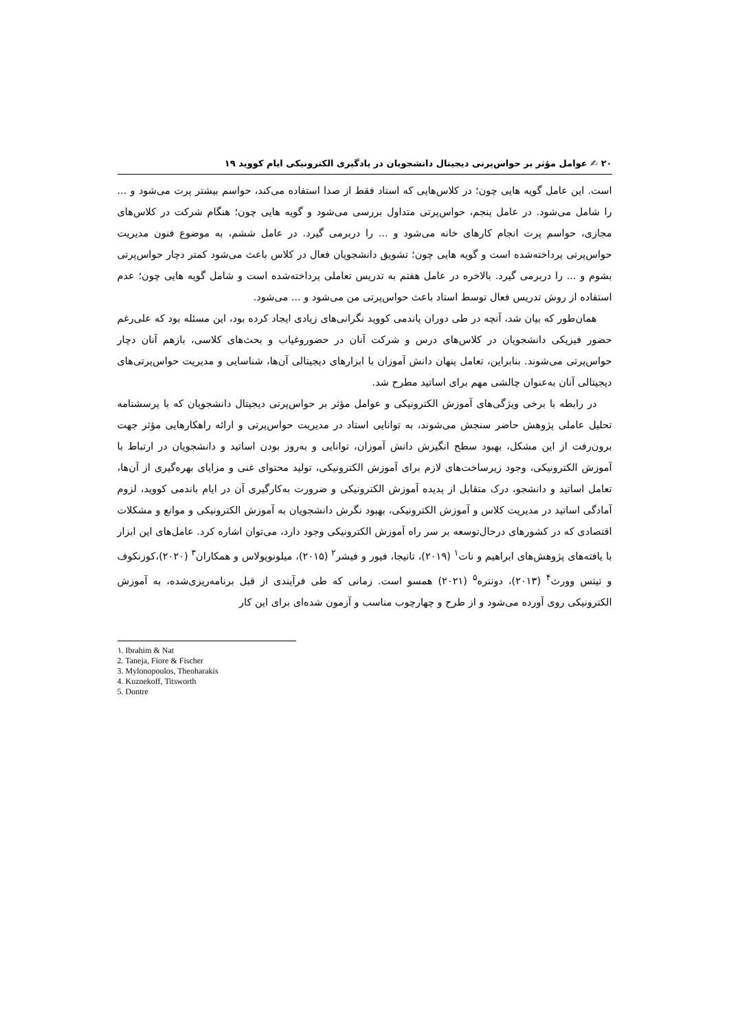۲۰ ✍ عوامل مؤثر بر حواس‌پرتی دیجیتال دانشجویان در یادگیری الکترونیکی ایام کووید ۱۹
است. این عامل گویه هایی چون؛ در کلاس‌هایی که استاد فقط از صدا استفاده می‌کند، حواسم بیشتر پرت می‌شود و ... را شامل می‌شود. در عامل پنجم، حواس‌پرتی متداول بررسی می‌شود و گویه هایی چون؛ هنگام شرکت در کلاس‌های مجازی، حواسم پرت انجام کارهای خانه می‌شود و ... را دربرمی گیرد. در عامل ششم، به موضوع فنون مدیریت حواس‌پرتی پرداخته‌شده است و گویه هایی چون؛ تشویق دانشجویان فعال در کلاس باعث می‌شود کمتر دچار حواس‌پرتی بشوم و ... را دربرمی گیرد. بالاخره در عامل هفتم به تدریس تعاملی پرداخته‌شده است و شامل گویه هایی چون؛ عدم استفاده از روش تدریس فعال توسط استاد باعث حواس‌پرتی من می‌شود و ... می‌شود.
همان‌طور که بیان شد، آنچه در طی دوران پاندمی کووید نگرانی‌های زیادی ایجاد کرده بود، این مسئله بود که علی‌رغم حضور فیزیکی دانشجویان در کلاس‌های درس و شرکت آنان در حضوروغیاب و بحث‌های کلاسی، بازهم آنان دچار حواس‌پرتی می‌شوند. بنابراین، تعامل پنهان دانش آموزان با ابزارهای دیجیتالی آن‌ها، شناسایی و مدیریت حواس‌پرتی‌های دیجیتالی آنان به‌عنوان چالشی مهم برای اساتید مطرح شد.
در رابطه با برخی ویژگی‌های آموزش الکترونیکی و عوامل مؤثر بر حواس‌پرتی دیجیتال دانشجویان که با پرسشنامه تحلیل عاملی پژوهش حاضر سنجش می‌شوند، به توانایی استاد در مدیریت حواس‌پرتی و ارائه راهکارهایی مؤثر جهت برون‌رفت از این مشکل، بهبود سطح انگیزش دانش آموزان، توانایی و به‌روز بودن اساتید و دانشجویان در ارتباط با آموزش الکترونیکی، وجود زیرساخت‌های لازم برای آموزش الکترونیکی، تولید محتوای غنی و مزایای بهره‌گیری از آن‌ها، تعامل اساتید و دانشجو، درک متقابل از پدیده آموزش الکترونیکی و ضرورت به‌کارگیری آن در ایام باندمی کووید، لزوم آمادگی اساتید در مدیریت کلاس و آموزش الکترونیکی، بهبود نگرش دانشجویان به آموزش الکترونیکی و موانع و مشکلات اقتصادی که در کشورهای درحال‌توسعه بر سر راه آموزش الکترونیکی وجود دارد، می‌توان اشاره کرد. عامل‌های این ابزار با یافته‌های پژوهش‌های ابراهیم و نات<sup>۱</sup> (۲۰۱۹)، تانیجا، فیور و فیشر<sup>۲</sup> (۲۰۱۵)، میلونوپولاس و همکاران<sup>۳</sup> (۲۰۲۰)،کوزنکوف و تیتس وورث<sup>۴</sup> (۲۰۱۳)، دونتره<sup>۵</sup> (۲۰۲۱) همسو است. زمانی که طی فرآیندی از قبل برنامه‌ریزی‌شده، به آموزش الکترونیکی روی آورده می‌شود و از طرح و چهارچوب مناسب و آزمون شده‌ای برای این کار
۱. Ibrahim & Nat
2. Taneja, Fiore & Fischer
3. Mylonopoulos, Theoharakis
4. Kuznekoff, Titsworth
5. Dontre